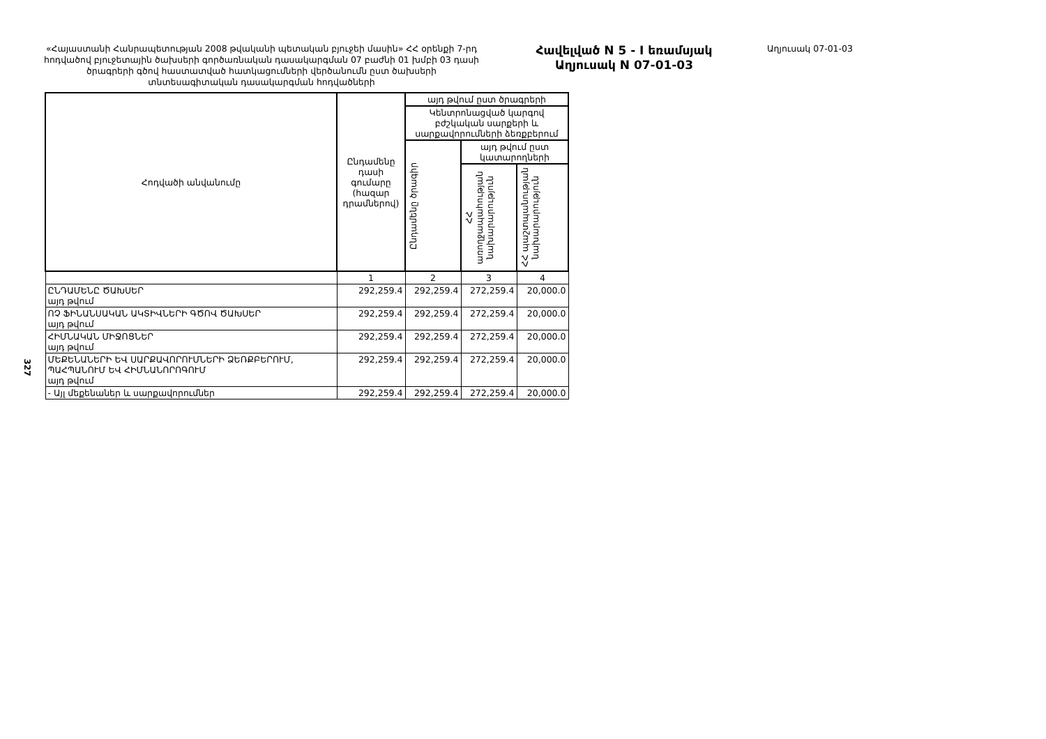327
«Հայաստանի Հանրապետության 2008 թվականի պետական բյուջեի մասին» ՀՀ օրենքի 7-րդ հոդվածով բյուջետային ծախսերի գործառնական դասակարգման 07 բաժնի 01 խմբի 03 դասի ծրագրերի գծով հաստատված հատկացումների վերծանումն ըստ ծախսերի տնտեսագիտական դասակարգման հոդվածների
Հավելված N 5 - I եռամսյակ
Աղյուսակ N 07-01-03
Աղյուսակ 07-01-03
| Հոդվածի անվանումը | Ընդամենը դասի գումարը (հազար դրամներով) | այդ թվում ըստ ծրագրերի | | |
| --- | --- | --- | --- | --- |
| | | Կենտրոնացված կարգով բժշկական սարքերի և սարքավորումների ձեռքբերում | | |
| | | Ընդամենը ծրագիր | այդ թվում ըստ կատարողների | |
| | | | ՀՀ առողջապահության նախարարություն | ՀՀ պաշտպանության նախարարություն |
| | 1 | 2 | 3 | 4 |
| ԸՆԴԱՄԵՆԸ ԾԱԽՍԵՐ այդ թվում | 292,259.4 | 292,259.4 | 272,259.4 | 20,000.0 |
| ՈՉ ՖԻՆԱՆՍԱԿԱՆ ԱԿՏԻՎՆԵՐԻ ԳԾՈՎ ԾԱԽՍԵՐ այդ թվում | 292,259.4 | 292,259.4 | 272,259.4 | 20,000.0 |
| ՀԻՄՆԱԿԱՆ ՄԻՋՈՑՆԵՐ այդ թվում | 292,259.4 | 292,259.4 | 272,259.4 | 20,000.0 |
| ՄԵՔԵՆԱՆԵՐԻ ԵՎ ՍԱՐՔԱՎՈՐՈՒՄՆԵՐԻ ՁԵՌՔԲԵՐՈՒՄ, ՊԱՀՊԱՆՈՒՄ ԵՎ ՀԻՄՆԱՆՈՐՈԳՈՒՄ այդ թվում | 292,259.4 | 292,259.4 | 272,259.4 | 20,000.0 |
| - Այլ մեքենաներ և սարքավորումներ | 292,259.4 | 292,259.4 | 272,259.4 | 20,000.0 |